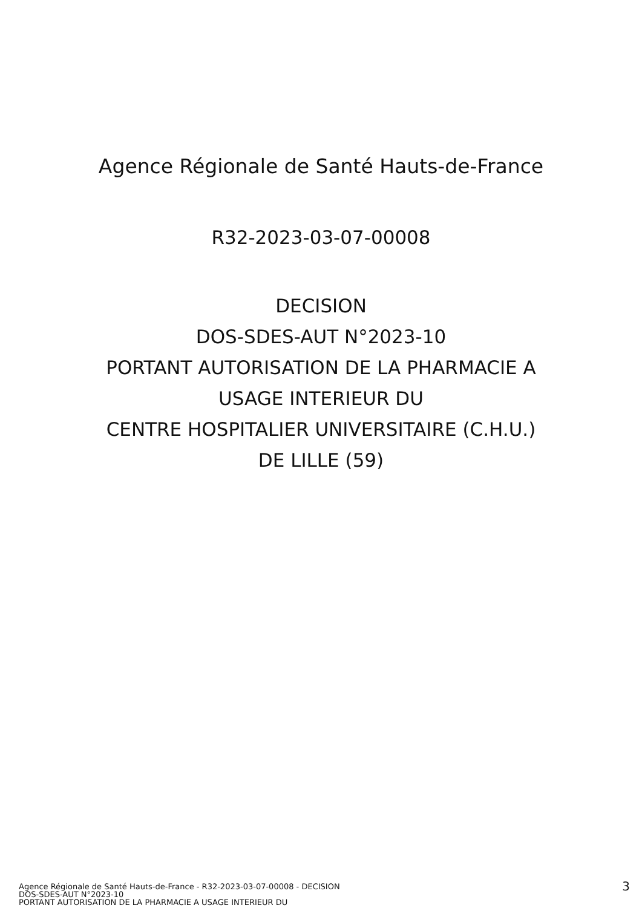Agence Régionale de Santé Hauts-de-France
R32-2023-03-07-00008
DECISION
DOS-SDES-AUT N°2023-10
PORTANT AUTORISATION DE LA PHARMACIE A
USAGE INTERIEUR DU
CENTRE HOSPITALIER UNIVERSITAIRE (C.H.U.)
DE LILLE (59)
Agence Régionale de Santé Hauts-de-France - R32-2023-03-07-00008 - DECISION
DOS-SDES-AUT N°2023-10
PORTANT AUTORISATION DE LA PHARMACIE A USAGE INTERIEUR DU
3